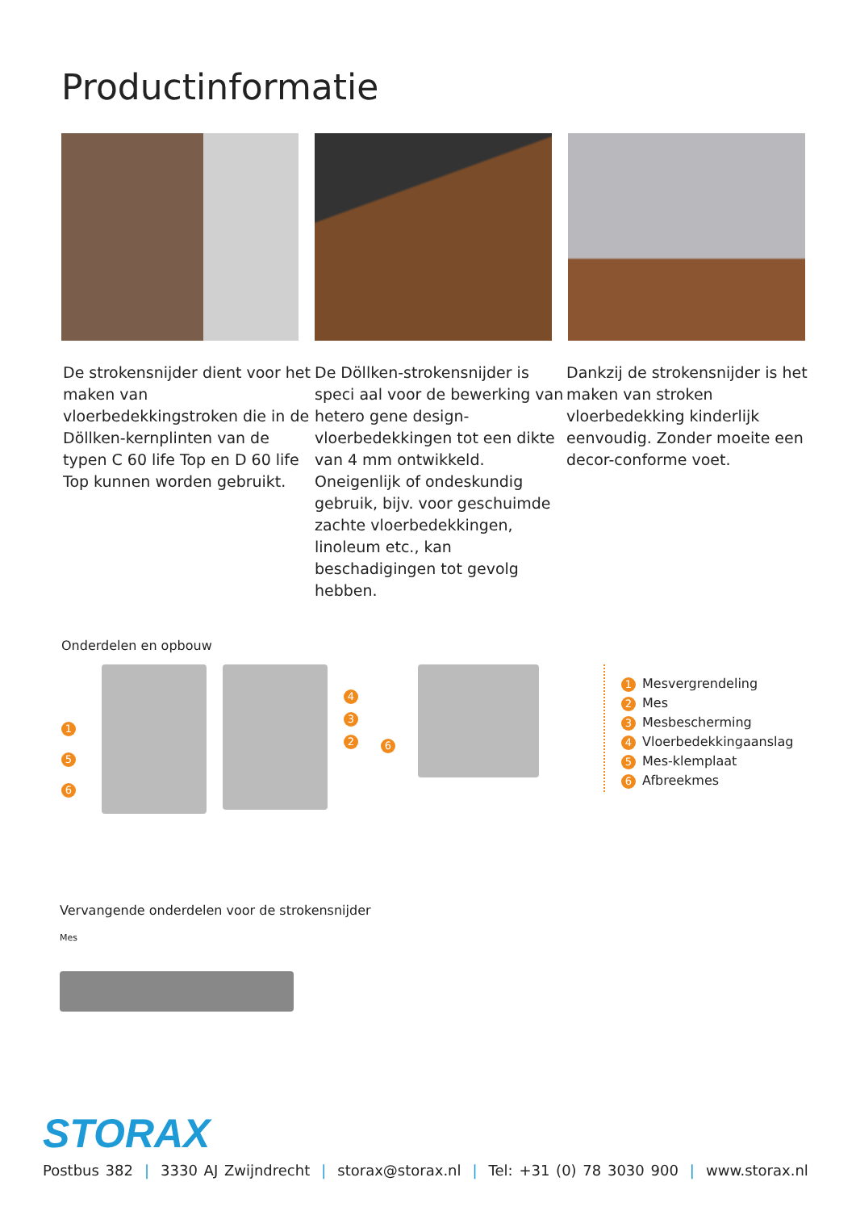Productinformatie
De strokensnijder dient voor het maken van vloerbedekkingstroken die in de Döllken-kernplinten van de typen C 60 life Top en D 60 life Top kunnen worden gebruikt.
De Döllken-strokensnijder is speci aal voor de bewerking van hetero gene design-vloerbedekkingen tot een dikte van 4 mm ontwikkeld. Oneigenlijk of ondeskundig gebruik, bijv. voor geschuimde zachte vloerbedekkingen, linoleum etc., kan beschadigingen tot gevolg hebben.
Dankzij de strokensnijder is het maken van stroken vloerbedekking kinderlijk eenvoudig. Zonder moeite een decor-conforme voet.
Onderdelen en opbouw
1
5
6
4
3
2
6
1 Mesvergrendeling
2 Mes
3 Mesbescherming
4 Vloerbedekkingaanslag
5 Mes-klemplaat
6 Afbreekmes
Vervangende onderdelen voor de strokensnijder
Mes
STORAX
Postbus 382 | 3330 AJ Zwijndrecht | storax@storax.nl | Tel: +31 (0) 78 3030 900 | www.storax.nl